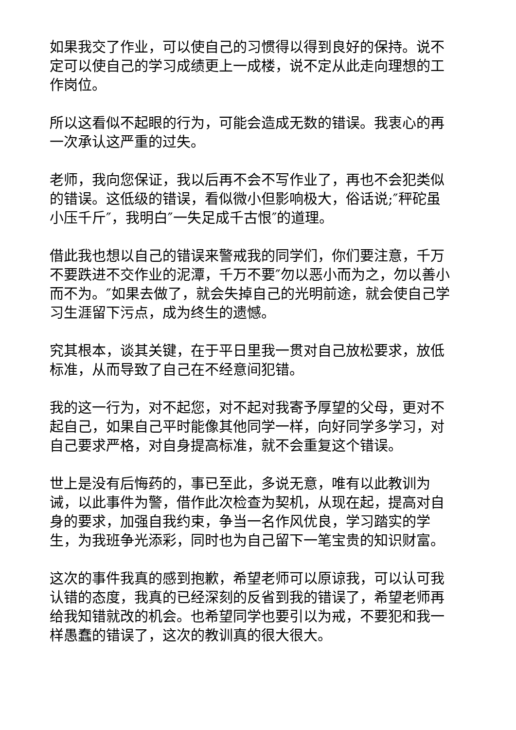如果我交了作业，可以使自己的习惯得以得到良好的保持。说不定可以使自己的学习成绩更上一成楼，说不定从此走向理想的工作岗位。
所以这看似不起眼的行为，可能会造成无数的错误。我衷心的再一次承认这严重的过失。
老师，我向您保证，我以后再不会不写作业了，再也不会犯类似的错误。这低级的错误，看似微小但影响极大，俗话说;″秤砣虽小压千斤″，我明白″一失足成千古恨″的道理。
借此我也想以自己的错误来警戒我的同学们，你们要注意，千万不要跌进不交作业的泥潭，千万不要″勿以恶小而为之，勿以善小而不为。″如果去做了，就会失掉自己的光明前途，就会使自己学习生涯留下污点，成为终生的遗憾。
究其根本，谈其关键，在于平日里我一贯对自己放松要求，放低标准，从而导致了自己在不经意间犯错。
我的这一行为，对不起您，对不起对我寄予厚望的父母，更对不起自己，如果自己平时能像其他同学一样，向好同学多学习，对自己要求严格，对自身提高标准，就不会重复这个错误。
世上是没有后悔药的，事已至此，多说无意，唯有以此教训为诫，以此事件为警，借作此次检查为契机，从现在起，提高对自身的要求，加强自我约束，争当一名作风优良，学习踏实的学生，为我班争光添彩，同时也为自己留下一笔宝贵的知识财富。
这次的事件我真的感到抱歉，希望老师可以原谅我，可以认可我认错的态度，我真的已经深刻的反省到我的错误了，希望老师再给我知错就改的机会。也希望同学也要引以为戒，不要犯和我一样愚蠢的错误了，这次的教训真的很大很大。